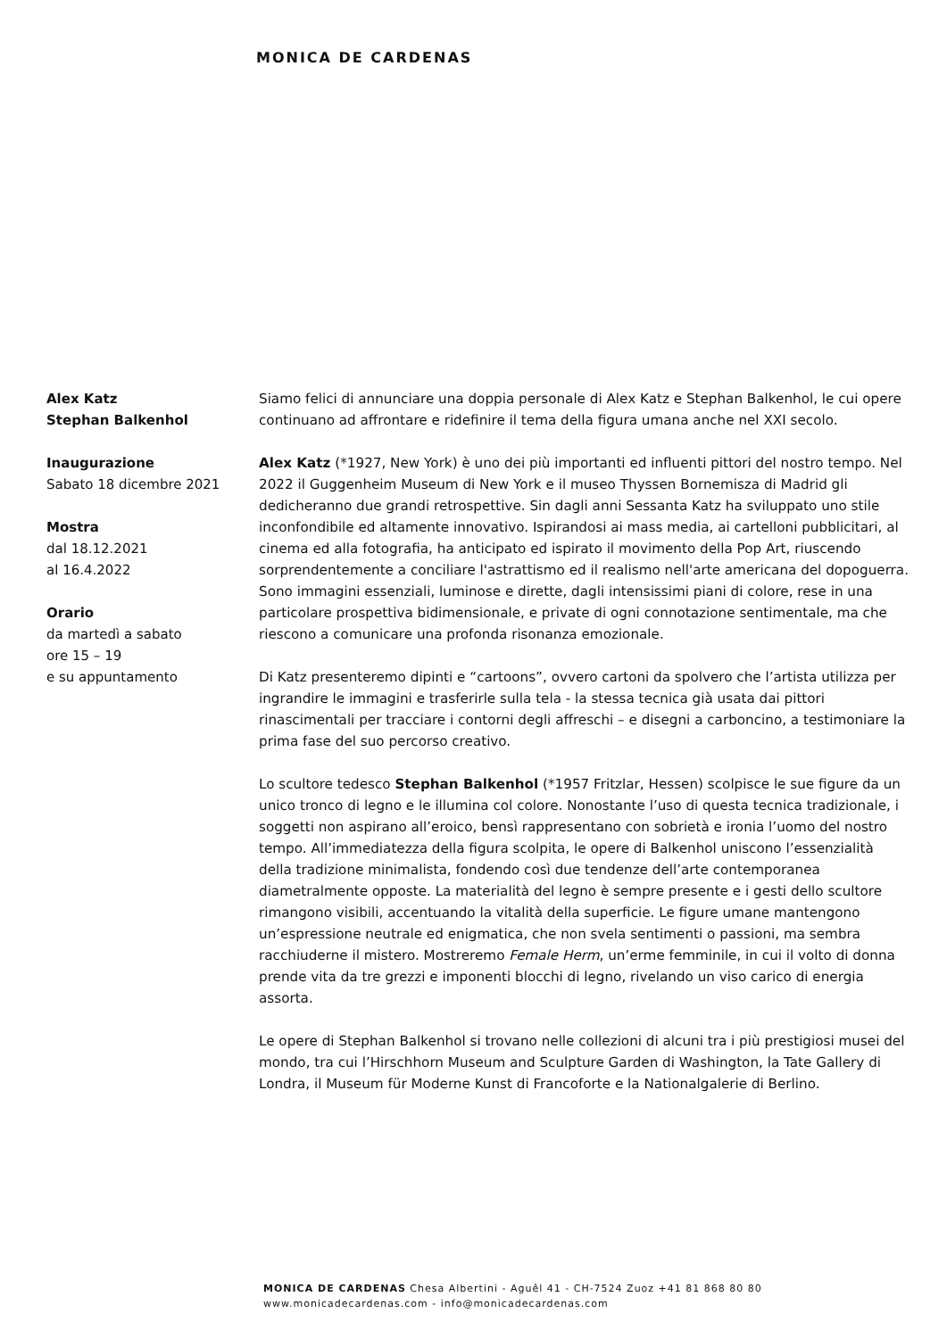MONICA DE CARDENAS
Alex Katz
Stephan Balkenhol
Inaugurazione
Sabato 18 dicembre 2021
Mostra
dal 18.12.2021
al 16.4.2022
Orario
da martedì a sabato
ore 15 – 19
e su appuntamento
Siamo felici di annunciare una doppia personale di Alex Katz e Stephan Balkenhol, le cui opere continuano ad affrontare e ridefinire il tema della figura umana anche nel XXI secolo.
Alex Katz (*1927, New York) è uno dei più importanti ed influenti pittori del nostro tempo. Nel 2022 il Guggenheim Museum di New York e il museo Thyssen Bornemisza di Madrid gli dedicheranno due grandi retrospettive. Sin dagli anni Sessanta Katz ha sviluppato uno stile inconfondibile ed altamente innovativo. Ispirandosi ai mass media, ai cartelloni pubblicitari, al cinema ed alla fotografia, ha anticipato ed ispirato il movimento della Pop Art, riuscendo sorprendentemente a conciliare l'astrattismo ed il realismo nell'arte americana del dopoguerra. Sono immagini essenziali, luminose e dirette, dagli intensissimi piani di colore, rese in una particolare prospettiva bidimensionale, e private di ogni connotazione sentimentale, ma che riescono a comunicare una profonda risonanza emozionale.
Di Katz presenteremo dipinti e “cartoons”, ovvero cartoni da spolvero che l’artista utilizza per ingrandire le immagini e trasferirle sulla tela - la stessa tecnica già usata dai pittori rinascimentali per tracciare i contorni degli affreschi – e disegni a carboncino, a testimoniare la prima fase del suo percorso creativo.
Lo scultore tedesco Stephan Balkenhol (*1957 Fritzlar, Hessen) scolpisce le sue figure da un unico tronco di legno e le illumina col colore. Nonostante l’uso di questa tecnica tradizionale, i soggetti non aspirano all’eroico, bensì rappresentano con sobrietà e ironia l’uomo del nostro tempo. All’immediatezza della figura scolpita, le opere di Balkenhol uniscono l’essenzialità della tradizione minimalista, fondendo così due tendenze dell’arte contemporanea diametralmente opposte. La materialità del legno è sempre presente e i gesti dello scultore rimangono visibili, accentuando la vitalità della superficie. Le figure umane mantengono un’espressione neutrale ed enigmatica, che non svela sentimenti o passioni, ma sembra racchiuderne il mistero. Mostreremo Female Herm, un’erme femminile, in cui il volto di donna prende vita da tre grezzi e imponenti blocchi di legno, rivelando un viso carico di energia assorta.
Le opere di Stephan Balkenhol si trovano nelle collezioni di alcuni tra i più prestigiosi musei del mondo, tra cui l’Hirschhorn Museum and Sculpture Garden di Washington, la Tate Gallery di Londra, il Museum für Moderne Kunst di Francoforte e la Nationalgalerie di Berlino.
MONICA DE CARDENAS Chesa Albertini - Aguêl 41 - CH-7524 Zuoz +41 81 868 80 80
www.monicadecardenas.com - info@monicadecardenas.com